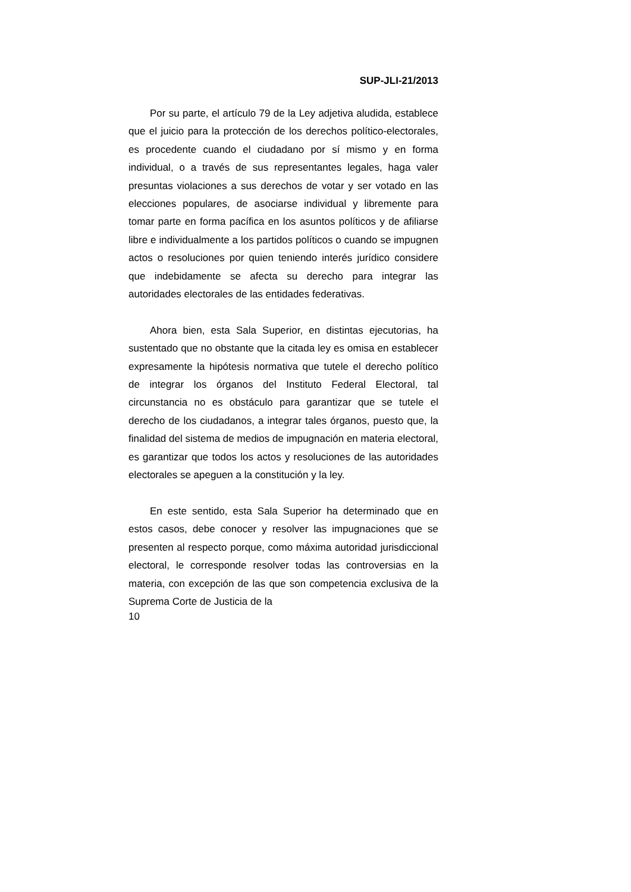SUP-JLI-21/2013
Por su parte, el artículo 79 de la Ley adjetiva aludida, establece que el juicio para la protección de los derechos político-electorales, es procedente cuando el ciudadano por sí mismo y en forma individual, o a través de sus representantes legales, haga valer presuntas violaciones a sus derechos de votar y ser votado en las elecciones populares, de asociarse individual y libremente para tomar parte en forma pacífica en los asuntos políticos y de afiliarse libre e individualmente a los partidos políticos o cuando se impugnen actos o resoluciones por quien teniendo interés jurídico considere que indebidamente se afecta su derecho para integrar las autoridades electorales de las entidades federativas.
Ahora bien, esta Sala Superior, en distintas ejecutorias, ha sustentado que no obstante que la citada ley es omisa en establecer expresamente la hipótesis normativa que tutele el derecho político de integrar los órganos del Instituto Federal Electoral, tal circunstancia no es obstáculo para garantizar que se tutele el derecho de los ciudadanos, a integrar tales órganos, puesto que, la finalidad del sistema de medios de impugnación en materia electoral, es garantizar que todos los actos y resoluciones de las autoridades electorales se apeguen a la constitución y la ley.
En este sentido, esta Sala Superior ha determinado que en estos casos, debe conocer y resolver las impugnaciones que se presenten al respecto porque, como máxima autoridad jurisdiccional electoral, le corresponde resolver todas las controversias en la materia, con excepción de las que son competencia exclusiva de la Suprema Corte de Justicia de la
10